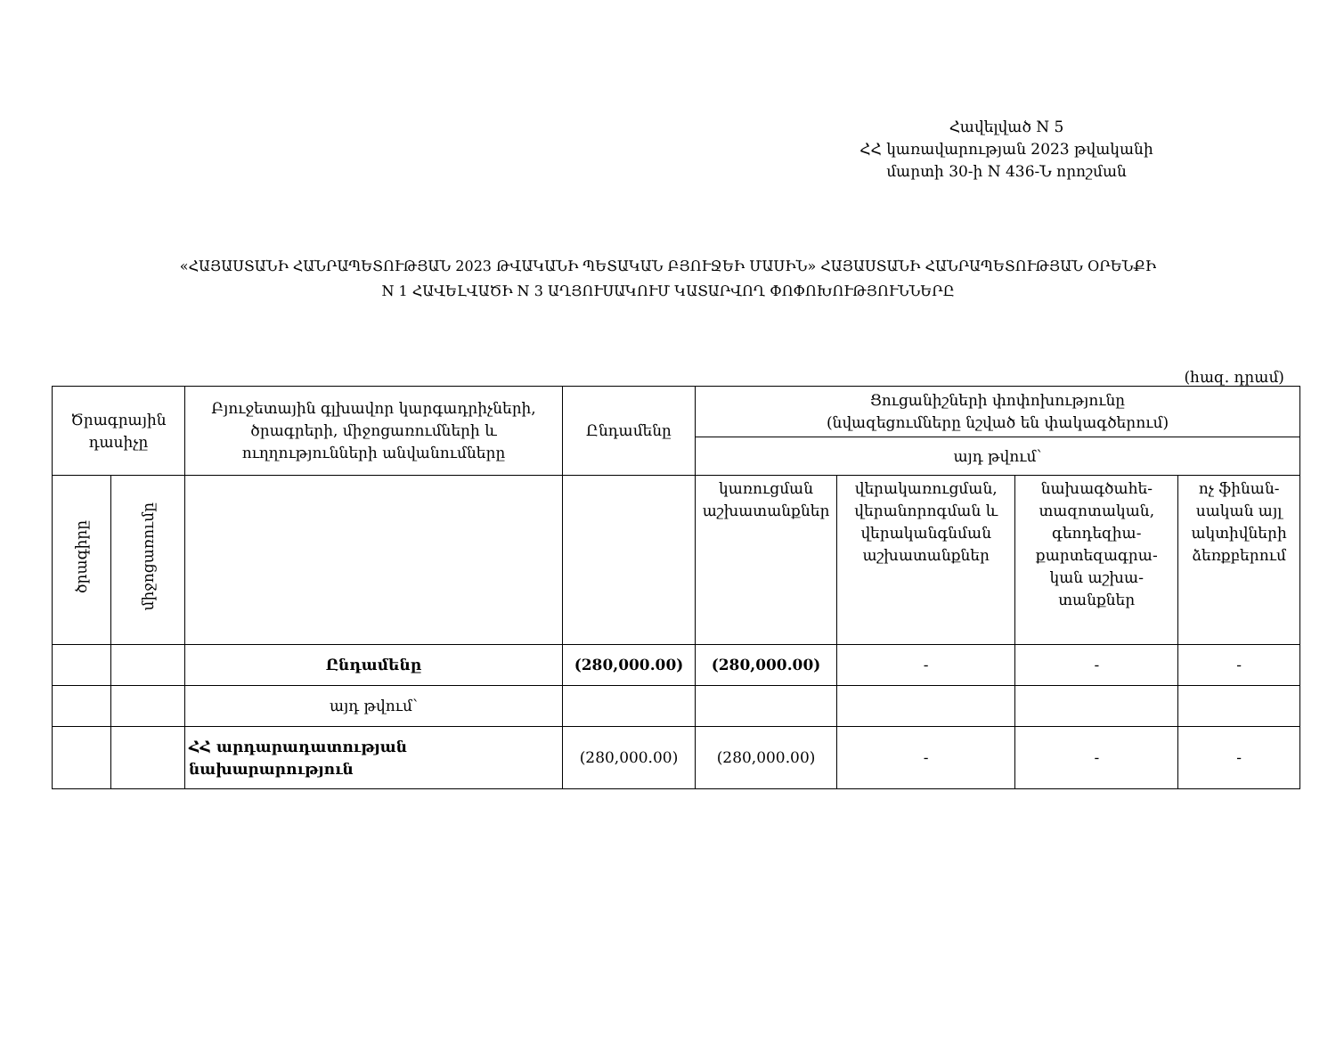Հավելված N 5
ՀՀ կառավարության 2023 թվականի
մարտի 30-ի N 436-Ն որոշման
«ՀԱՅԱՍՏԱՆԻ ՀԱՆՐԱՊԵՏՈՒԹՅԱՆ 2023 ԹՎԱԿԱՆԻ ՊԵՏԱԿԱՆ ԲՅՈՒՋԵԻ ՄԱՍԻՆ» ՀԱՅԱՍՏԱՆԻ ՀԱՆՐԱՊԵՏՈՒԹՅԱՆ ՕՐԵՆՔԻ
N 1 ՀԱՎԵԼՎԱԾԻ N 3 ԱՂՅՈՒՍԱԿՈՒՄ ԿԱՏԱՐՎՈՂ ՓՈՓՈԽՈՒԹՅՈՒՆՆԵՐԸ
(հազ. դրամ)
| Ծրագրային դասիչը | | Բյուջետային գլխավոր կարգադրիչների, ծրագրերի, միջոցառումների և ուղղությունների անվանումները | Ընդամենը | Ցուցանիշների փոփոխությունը (նվազեցումները նշված են փակագծերում) | | | |
| --- | --- | --- | --- | --- | --- | --- | --- |
| | | | | այդ թվում՝ | | | |
| ծրագիրը | միջոցառումը | | | կառուցման աշխատանքներ | վերակառուցման, վերանորոգման և վերականգնման աշխատանքներ | նախագծահե-տազոտական, գեոդեզիա-քարտեզագրա-կան աշխա-տանքներ | ոչ ֆինան-սական այլ ակտիվների ձեռքբերում |
| | | Ընդամենը | (280,000.00) | (280,000.00) | - | - | - |
| | | այդ թվում՝ | | | | | |
| | | ՀՀ արդարադատության նախարարություն | (280,000.00) | (280,000.00) | - | - | - |